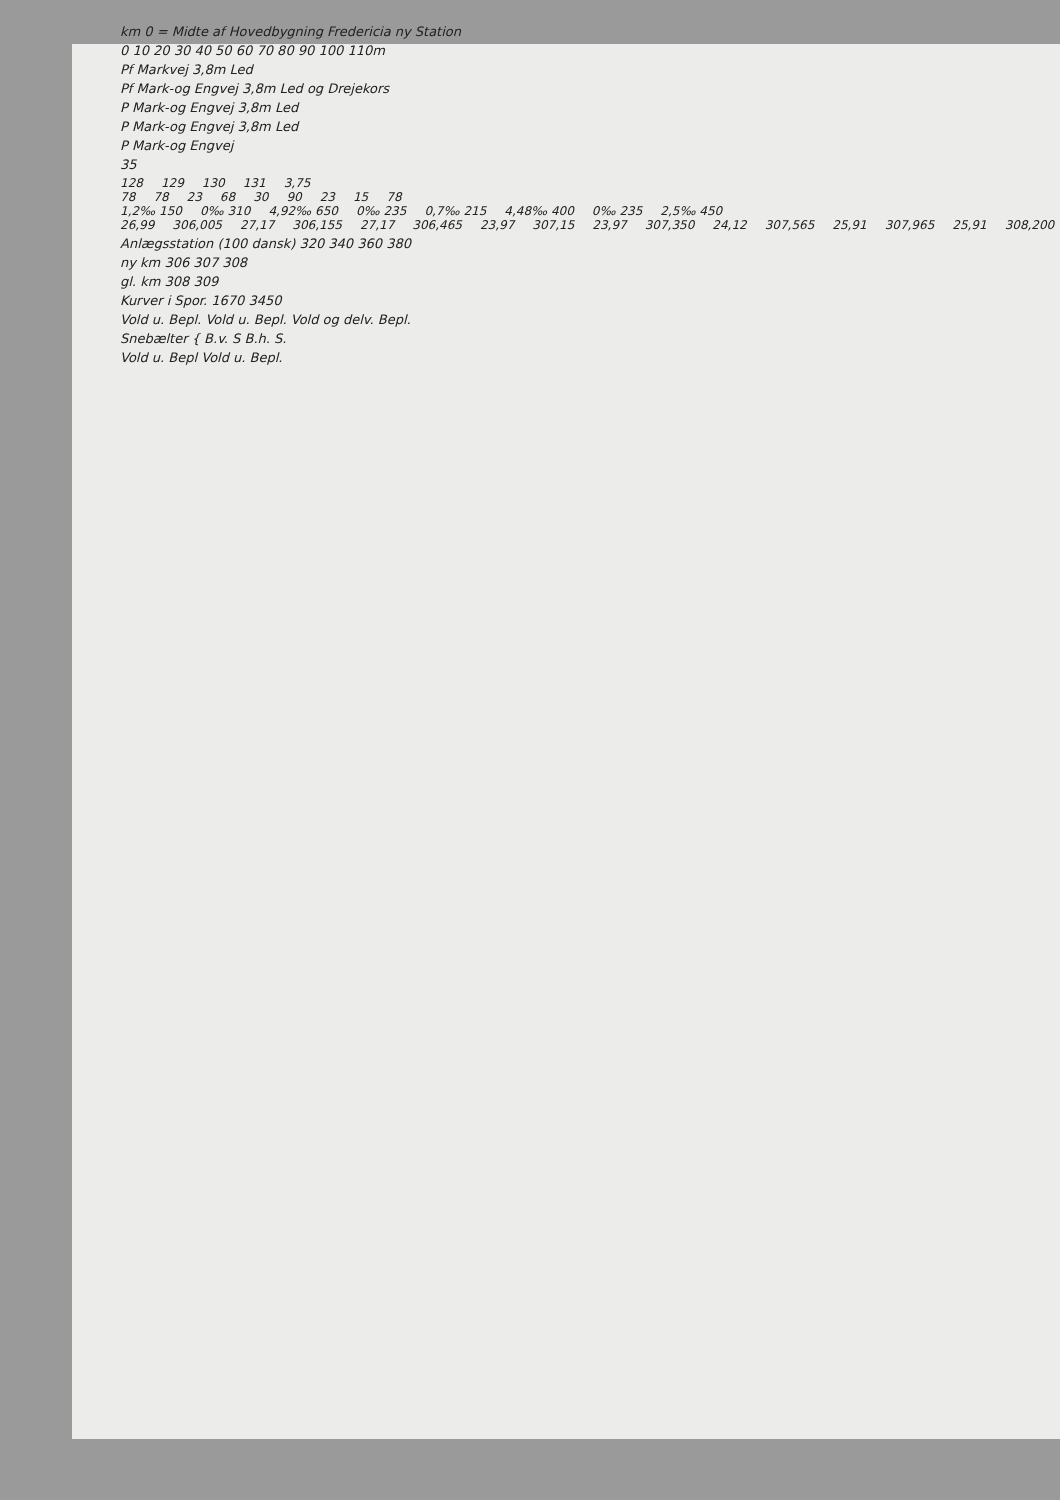km 0 = Midte af Hovedbygning Fredericia ny Station
0 10 20 30 40 50 60 70 80 90 100 110m
Pf Markvej 3,8m Led
Pf Mark-og Engvej 3,8m Led og Drejekors
P Mark-og Engvej 3,8m Led
P Mark-og Engvej 3,8m Led
P Mark-og Engvej
35
128 129 130 131 3,75
78 78 23 68 30 90 23 15 78
1,2‰ 150 0‰ 310 4,92‰ 650 0‰ 235 0,7‰ 215 4,48‰ 400 0‰ 235 2,5‰ 450
26,99 306,005 27,17 306,155 27,17 306,465 23,97 307,15 23,97 307,350 24,12 307,565 25,91 307,965 25,91 308,200
Anlægsstation (100 dansk) 320 340 360 380
ny km 306 307 308
gl. km 308 309
Kurver i Spor. 1670 3450
Vold u. Bepl. Vold u. Bepl. Vold og delv. Bepl.
Snebælter { B.v. S B.h. S.
Vold u. Bepl Vold u. Bepl.